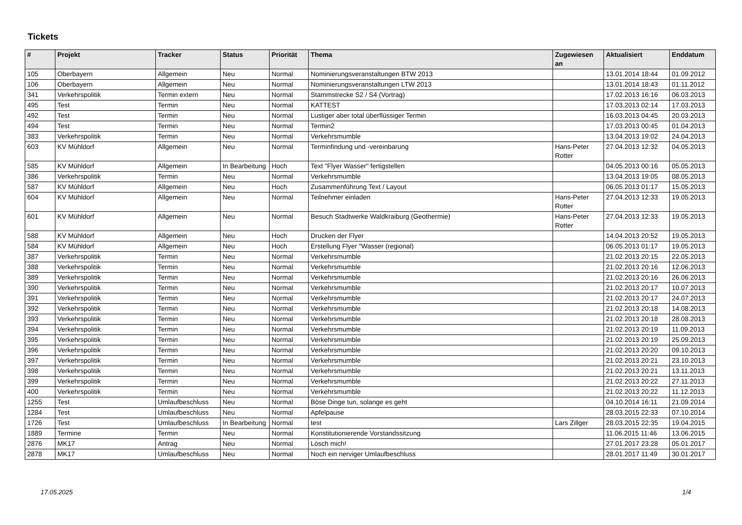Tickets
| # | Projekt | Tracker | Status | Priorität | Thema | Zugewiesen an | Aktualisiert | Enddatum |
| --- | --- | --- | --- | --- | --- | --- | --- | --- |
| 105 | Oberbayern | Allgemein | Neu | Normal | Nominierungsveranstaltungen BTW 2013 | | 13.01.2014 18:44 | 01.09.2012 |
| 106 | Oberbayern | Allgemein | Neu | Normal | Nominierungsveranstaltungen LTW 2013 | | 13.01.2014 18:43 | 01.11.2012 |
| 341 | Verkehrspolitik | Termin extern | Neu | Normal | Stammstrecke S2 / S4 (Vortrag) | | 17.02.2013 16:16 | 06.03.2013 |
| 495 | Test | Termin | Neu | Normal | KATTEST | | 17.03.2013 02:14 | 17.03.2013 |
| 492 | Test | Termin | Neu | Normal | Lustiger aber total überflüssiger Termin | | 16.03.2013 04:45 | 20.03.2013 |
| 494 | Test | Termin | Neu | Normal | Termin2 | | 17.03.2013 00:45 | 01.04.2013 |
| 383 | Verkehrspolitik | Termin | Neu | Normal | Verkehrsmumble | | 13.04.2013 19:02 | 24.04.2013 |
| 603 | KV Mühldorf | Allgemein | Neu | Normal | Terminfindung und -vereinbarung | Hans-Peter Rotter | 27.04.2013 12:32 | 04.05.2013 |
| 585 | KV Mühldorf | Allgemein | In Bearbeitung | Hoch | Text "Flyer Wasser" fertigstellen | | 04.05.2013 00:16 | 05.05.2013 |
| 386 | Verkehrspolitik | Termin | Neu | Normal | Verkehrsmumble | | 13.04.2013 19:05 | 08.05.2013 |
| 587 | KV Mühldorf | Allgemein | Neu | Hoch | Zusammenführung Text / Layout | | 06.05.2013 01:17 | 15.05.2013 |
| 604 | KV Mühldorf | Allgemein | Neu | Normal | Teilnehmer einladen | Hans-Peter Rotter | 27.04.2013 12:33 | 19.05.2013 |
| 601 | KV Mühldorf | Allgemein | Neu | Normal | Besuch Stadtwerke Waldkraiburg (Geothermie) | Hans-Peter Rotter | 27.04.2013 12:33 | 19.05.2013 |
| 588 | KV Mühldorf | Allgemein | Neu | Hoch | Drucken der Flyer | | 14.04.2013 20:52 | 19.05.2013 |
| 584 | KV Mühldorf | Allgemein | Neu | Hoch | Erstellung Flyer "Wasser (regional) | | 06.05.2013 01:17 | 19.05.2013 |
| 387 | Verkehrspolitik | Termin | Neu | Normal | Verkehrsmumble | | 21.02.2013 20:15 | 22.05.2013 |
| 388 | Verkehrspolitik | Termin | Neu | Normal | Verkehrsmumble | | 21.02.2013 20:16 | 12.06.2013 |
| 389 | Verkehrspolitik | Termin | Neu | Normal | Verkehrsmumble | | 21.02.2013 20:16 | 26.06.2013 |
| 390 | Verkehrspolitik | Termin | Neu | Normal | Verkehrsmumble | | 21.02.2013 20:17 | 10.07.2013 |
| 391 | Verkehrspolitik | Termin | Neu | Normal | Verkehrsmumble | | 21.02.2013 20:17 | 24.07.2013 |
| 392 | Verkehrspolitik | Termin | Neu | Normal | Verkehrsmumble | | 21.02.2013 20:18 | 14.08.2013 |
| 393 | Verkehrspolitik | Termin | Neu | Normal | Verkehrsmumble | | 21.02.2013 20:18 | 28.08.2013 |
| 394 | Verkehrspolitik | Termin | Neu | Normal | Verkehrsmumble | | 21.02.2013 20:19 | 11.09.2013 |
| 395 | Verkehrspolitik | Termin | Neu | Normal | Verkehrsmumble | | 21.02.2013 20:19 | 25.09.2013 |
| 396 | Verkehrspolitik | Termin | Neu | Normal | Verkehrsmumble | | 21.02.2013 20:20 | 09.10.2013 |
| 397 | Verkehrspolitik | Termin | Neu | Normal | Verkehrsmumble | | 21.02.2013 20:21 | 23.10.2013 |
| 398 | Verkehrspolitik | Termin | Neu | Normal | Verkehrsmumble | | 21.02.2013 20:21 | 13.11.2013 |
| 399 | Verkehrspolitik | Termin | Neu | Normal | Verkehrsmumble | | 21.02.2013 20:22 | 27.11.2013 |
| 400 | Verkehrspolitik | Termin | Neu | Normal | Verkehrsmumble | | 21.02.2013 20:22 | 11.12.2013 |
| 1255 | Test | Umlaufbeschluss | Neu | Normal | Böse Dinge tun, solange es geht | | 04.10.2014 16:11 | 21.09.2014 |
| 1284 | Test | Umlaufbeschluss | Neu | Normal | Apfelpause | | 28.03.2015 22:33 | 07.10.2014 |
| 1726 | Test | Umlaufbeschluss | In Bearbeitung | Normal | test | Lars Zillger | 28.03.2015 22:35 | 19.04.2015 |
| 1889 | Termine | Termin | Neu | Normal | Konstitutionierende Vorstandssitzung | | 11.06.2015 11:46 | 13.06.2015 |
| 2876 | MK17 | Antrag | Neu | Normal | Lösch mich! | | 27.01.2017 23:28 | 05.01.2017 |
| 2878 | MK17 | Umlaufbeschluss | Neu | Normal | Noch ein nerviger Umlaufbeschluss | | 28.01.2017 11:49 | 30.01.2017 |
17.05.2025 1/4